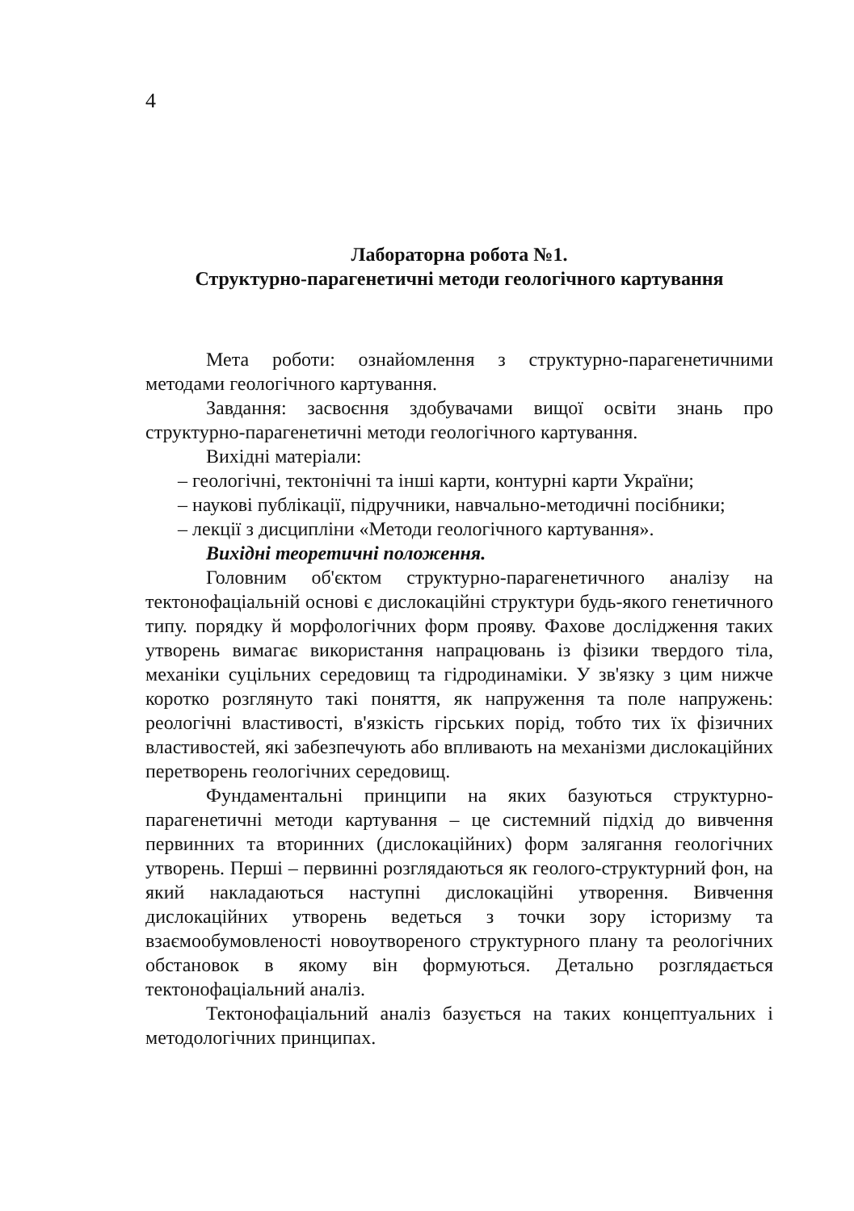4
Лабораторна робота №1.
Структурно-парагенетичні методи геологічного картування
Мета роботи: ознайомлення з структурно-парагенетичними методами геологічного картування.
Завдання: засвоєння здобувачами вищої освіти знань про структурно-парагенетичні методи геологічного картування.
Вихідні матеріали:
– геологічні, тектонічні та інші карти, контурні карти України;
– наукові публікації, підручники, навчально-методичні посібники;
– лекції з дисципліни «Методи геологічного картування».
Вихідні теоретичні положення.
Головним об'єктом структурно-парагенетичного аналізу на тектонофаціальній основі є дислокаційні структури будь-якого генетичного типу. порядку й морфологічних форм прояву. Фахове дослідження таких утворень вимагає використання напрацювань із фізики твердого тіла, механіки суцільних середовищ та гідродинаміки. У зв'язку з цим нижче коротко розглянуто такі поняття, як напруження та поле напружень: реологічні властивості, в'язкість гірських порід, тобто тих їх фізичних властивостей, які забезпечують або впливають на механізми дислокаційних перетворень геологічних середовищ.
Фундаментальні принципи на яких базуються структурно-парагенетичні методи картування – це системний підхід до вивчення первинних та вторинних (дислокаційних) форм залягання геологічних утворень. Перші – первинні розглядаються як геолого-структурний фон, на який накладаються наступні дислокаційні утворення. Вивчення дислокаційних утворень ведеться з точки зору історизму та взаємообумовленості новоутвореного структурного плану та реологічних обстановок в якому він формуються. Детально розглядається тектонофаціальний аналіз.
Тектонофаціальний аналіз базується на таких концептуальних і методологічних принципах.